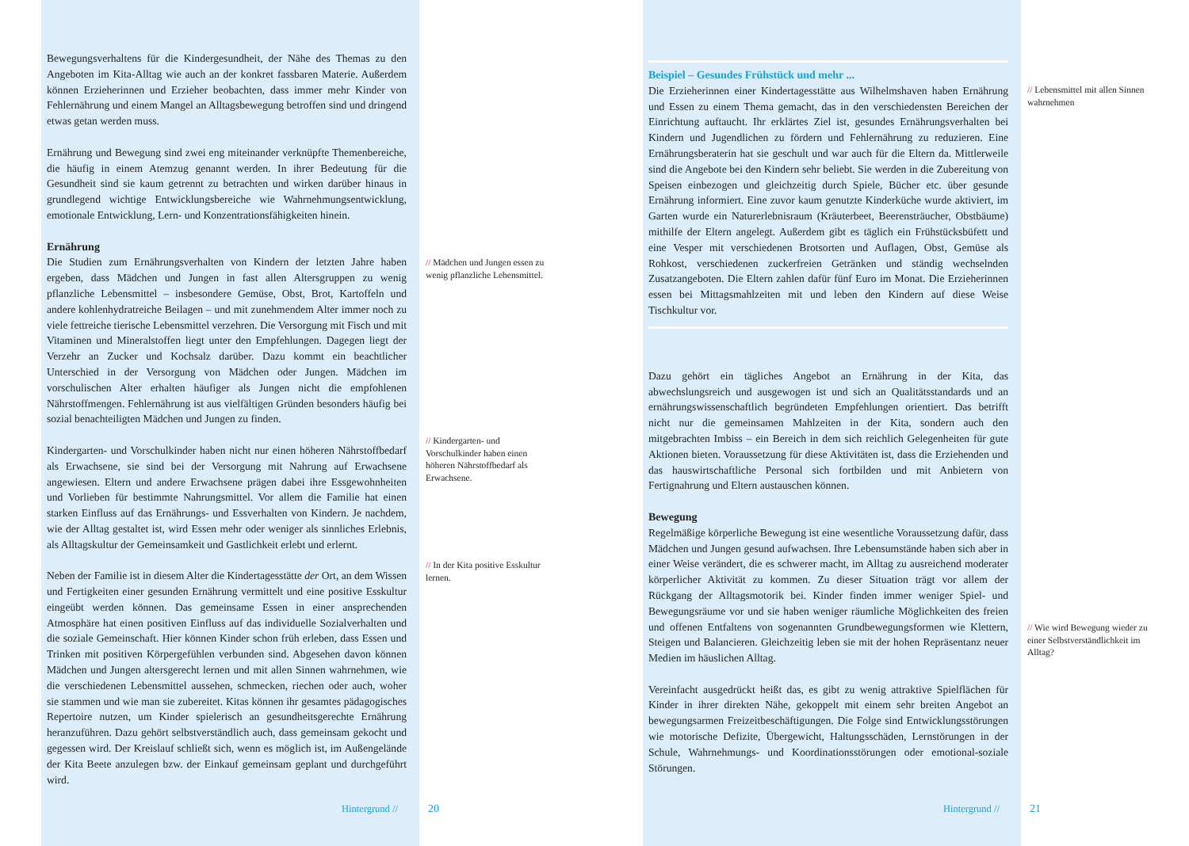Bewegungsverhaltens für die Kindergesundheit, der Nähe des Themas zu den Angeboten im Kita-Alltag wie auch an der konkret fassbaren Materie. Außerdem können Erzieherinnen und Erzieher beobachten, dass immer mehr Kinder von Fehlernährung und einem Mangel an Alltagsbewegung betroffen sind und dringend etwas getan werden muss.
Ernährung und Bewegung sind zwei eng miteinander verknüpfte Themenbereiche, die häufig in einem Atemzug genannt werden. In ihrer Bedeutung für die Gesundheit sind sie kaum getrennt zu betrachten und wirken darüber hinaus in grundlegend wichtige Entwicklungsbereiche wie Wahrnehmungsentwicklung, emotionale Entwicklung, Lern- und Konzentrationsfähigkeiten hinein.
Ernährung
Die Studien zum Ernährungsverhalten von Kindern der letzten Jahre haben ergeben, dass Mädchen und Jungen in fast allen Altersgruppen zu wenig pflanzliche Lebensmittel – insbesondere Gemüse, Obst, Brot, Kartoffeln und andere kohlenhydratreiche Beilagen – und mit zunehmendem Alter immer noch zu viele fettreiche tierische Lebensmittel verzehren. Die Versorgung mit Fisch und mit Vitaminen und Mineralstoffen liegt unter den Empfehlungen. Dagegen liegt der Verzehr an Zucker und Kochsalz darüber. Dazu kommt ein beachtlicher Unterschied in der Versorgung von Mädchen oder Jungen. Mädchen im vorschulischen Alter erhalten häufiger als Jungen nicht die empfohlenen Nährstoffmengen. Fehlernährung ist aus vielfältigen Gründen besonders häufig bei sozial benachteiligten Mädchen und Jungen zu finden.
Kindergarten- und Vorschulkinder haben nicht nur einen höheren Nährstoffbedarf als Erwachsene, sie sind bei der Versorgung mit Nahrung auf Erwachsene angewiesen. Eltern und andere Erwachsene prägen dabei ihre Essgewohnheiten und Vorlieben für bestimmte Nahrungsmittel. Vor allem die Familie hat einen starken Einfluss auf das Ernährungs- und Essverhalten von Kindern. Je nachdem, wie der Alltag gestaltet ist, wird Essen mehr oder weniger als sinnliches Erlebnis, als Alltagskultur der Gemeinsamkeit und Gastlichkeit erlebt und erlernt.
Neben der Familie ist in diesem Alter die Kindertagesstätte der Ort, an dem Wissen und Fertigkeiten einer gesunden Ernährung vermittelt und eine positive Esskultur eingeübt werden können. Das gemeinsame Essen in einer ansprechenden Atmosphäre hat einen positiven Einfluss auf das individuelle Sozialverhalten und die soziale Gemeinschaft. Hier können Kinder schon früh erleben, dass Essen und Trinken mit positiven Körpergefühlen verbunden sind. Abgesehen davon können Mädchen und Jungen altersgerecht lernen und mit allen Sinnen wahrnehmen, wie die verschiedenen Lebensmittel aussehen, schmecken, riechen oder auch, woher sie stammen und wie man sie zubereitet. Kitas können ihr gesamtes pädagogisches Repertoire nutzen, um Kinder spielerisch an gesundheitsgerechte Ernährung heranzuführen. Dazu gehört selbstverständlich auch, dass gemeinsam gekocht und gegessen wird. Der Kreislauf schließt sich, wenn es möglich ist, im Außengelände der Kita Beete anzulegen bzw. der Einkauf gemeinsam geplant und durchgeführt wird.
// Mädchen und Jungen essen zu wenig pflanzliche Lebensmittel.
// Kindergarten- und Vorschulkinder haben einen höheren Nährstoffbedarf als Erwachsene.
// In der Kita positive Esskultur lernen.
Hintergrund // 20
Beispiel – Gesundes Frühstück und mehr ...
Die Erzieherinnen einer Kindertagesstätte aus Wilhelmshaven haben Ernährung und Essen zu einem Thema gemacht, das in den verschiedensten Bereichen der Einrichtung auftaucht. Ihr erklärtes Ziel ist, gesundes Ernährungsverhalten bei Kindern und Jugendlichen zu fördern und Fehlernährung zu reduzieren. Eine Ernährungsberaterin hat sie geschult und war auch für die Eltern da. Mittlerweile sind die Angebote bei den Kindern sehr beliebt. Sie werden in die Zubereitung von Speisen einbezogen und gleichzeitig durch Spiele, Bücher etc. über gesunde Ernährung informiert. Eine zuvor kaum genutzte Kinderküche wurde aktiviert, im Garten wurde ein Naturerlebnisraum (Kräuterbeet, Beerensträucher, Obstbäume) mithilfe der Eltern angelegt. Außerdem gibt es täglich ein Frühstücksbüfett und eine Vesper mit verschiedenen Brotsorten und Auflagen, Obst, Gemüse als Rohkost, verschiedenen zuckerfreien Getränken und ständig wechselnden Zusatzangeboten. Die Eltern zahlen dafür fünf Euro im Monat. Die Erzieherinnen essen bei Mittagsmahlzeiten mit und leben den Kindern auf diese Weise Tischkultur vor.
Dazu gehört ein tägliches Angebot an Ernährung in der Kita, das abwechslungsreich und ausgewogen ist und sich an Qualitätsstandards und an ernährungswissenschaftlich begründeten Empfehlungen orientiert. Das betrifft nicht nur die gemeinsamen Mahlzeiten in der Kita, sondern auch den mitgebrachten Imbiss – ein Bereich in dem sich reichlich Gelegenheiten für gute Aktionen bieten. Voraussetzung für diese Aktivitäten ist, dass die Erziehenden und das hauswirtschaftliche Personal sich fortbilden und mit Anbietern von Fertignahrung und Eltern austauschen können.
Bewegung
Regelmäßige körperliche Bewegung ist eine wesentliche Voraussetzung dafür, dass Mädchen und Jungen gesund aufwachsen. Ihre Lebensumstände haben sich aber in einer Weise verändert, die es schwerer macht, im Alltag zu ausreichend moderater körperlicher Aktivität zu kommen. Zu dieser Situation trägt vor allem der Rückgang der Alltagsmotorik bei. Kinder finden immer weniger Spiel- und Bewegungsräume vor und sie haben weniger räumliche Möglichkeiten des freien und offenen Entfaltens von sogenannten Grundbewegungsformen wie Klettern, Steigen und Balancieren. Gleichzeitig leben sie mit der hohen Repräsentanz neuer Medien im häuslichen Alltag.
Vereinfacht ausgedrückt heißt das, es gibt zu wenig attraktive Spielflächen für Kinder in ihrer direkten Nähe, gekoppelt mit einem sehr breiten Angebot an bewegungsarmen Freizeitbeschäftigungen. Die Folge sind Entwicklungsstörungen wie motorische Defizite, Übergewicht, Haltungsschäden, Lernstörungen in der Schule, Wahrnehmungs- und Koordinationsstörungen oder emotional-soziale Störungen.
// Lebensmittel mit allen Sinnen wahrnehmen
// Wie wird Bewegung wieder zu einer Selbstverständlichkeit im Alltag?
Hintergrund // 21